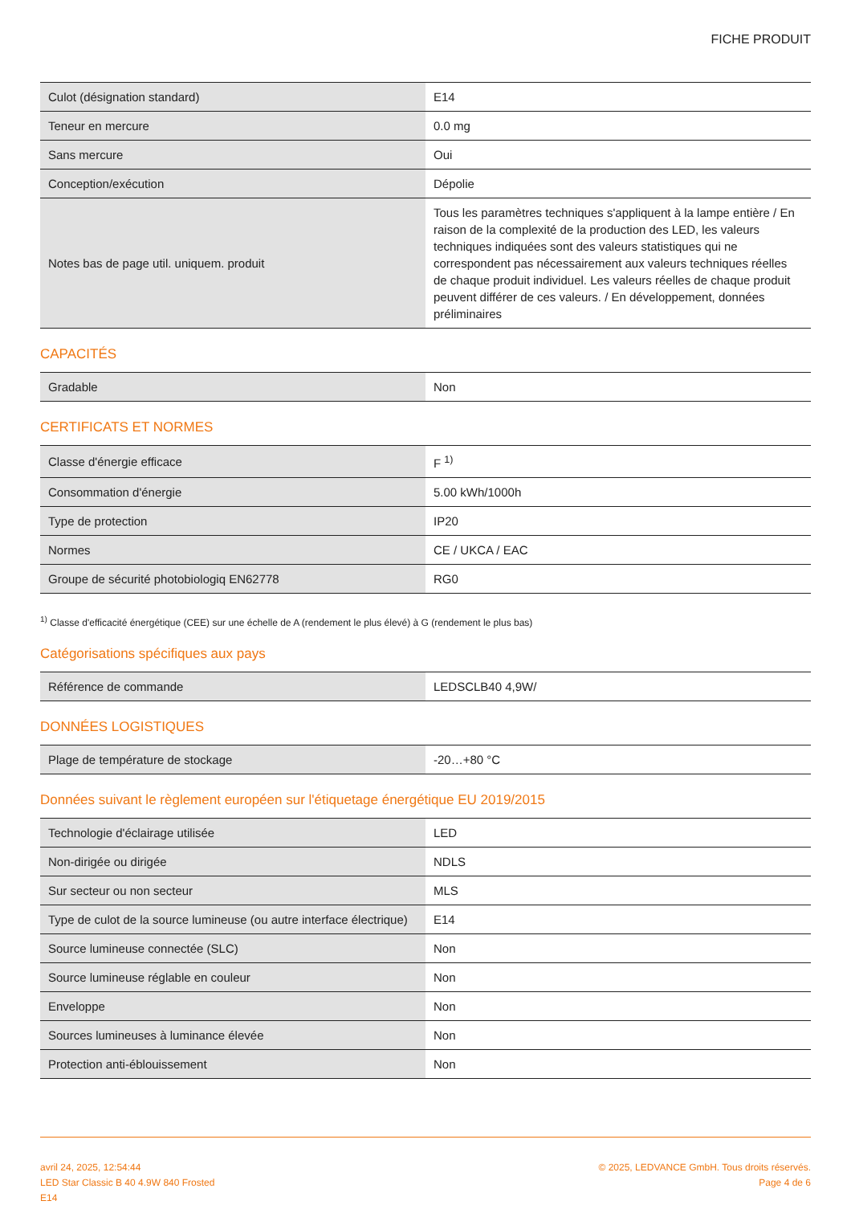FICHE PRODUIT
| Culot (désignation standard) | E14 |
| Teneur en mercure | 0.0 mg |
| Sans mercure | Oui |
| Conception/exécution | Dépolie |
| Notes bas de page util. uniquem. produit | Tous les paramètres techniques s'appliquent à la lampe entière / En raison de la complexité de la production des LED, les valeurs techniques indiquées sont des valeurs statistiques qui ne correspondent pas nécessairement aux valeurs techniques réelles de chaque produit individuel. Les valeurs réelles de chaque produit peuvent différer de ces valeurs. / En développement, données préliminaires |
CAPACITÉS
| Gradable | Non |
CERTIFICATS ET NORMES
| Classe d'énergie efficace | F <sup>1)</sup> |
| Consommation d'énergie | 5.00 kWh/1000h |
| Type de protection | IP20 |
| Normes | CE / UKCA / EAC |
| Groupe de sécurité photobiologiq EN62778 | RG0 |
<sup>1)</sup> Classe d'efficacité énergétique (CEE) sur une échelle de A (rendement le plus élevé) à G (rendement le plus bas)
Catégorisations spécifiques aux pays
| Référence de commande | LEDSCLB40 4,9W/ |
DONNÉES LOGISTIQUES
| Plage de température de stockage | -20…+80 °C |
Données suivant le règlement européen sur l'étiquetage énergétique EU 2019/2015
| Technologie d'éclairage utilisée | LED |
| Non-dirigée ou dirigée | NDLS |
| Sur secteur ou non secteur | MLS |
| Type de culot de la source lumineuse (ou autre interface électrique) | E14 |
| Source lumineuse connectée (SLC) | Non |
| Source lumineuse réglable en couleur | Non |
| Enveloppe | Non |
| Sources lumineuses à luminance élevée | Non |
| Protection anti-éblouissement | Non |
avril 24, 2025, 12:54:44
LED Star Classic B 40 4.9W 840 Frosted
E14
© 2025, LEDVANCE GmbH. Tous droits réservés.
Page 4 de 6